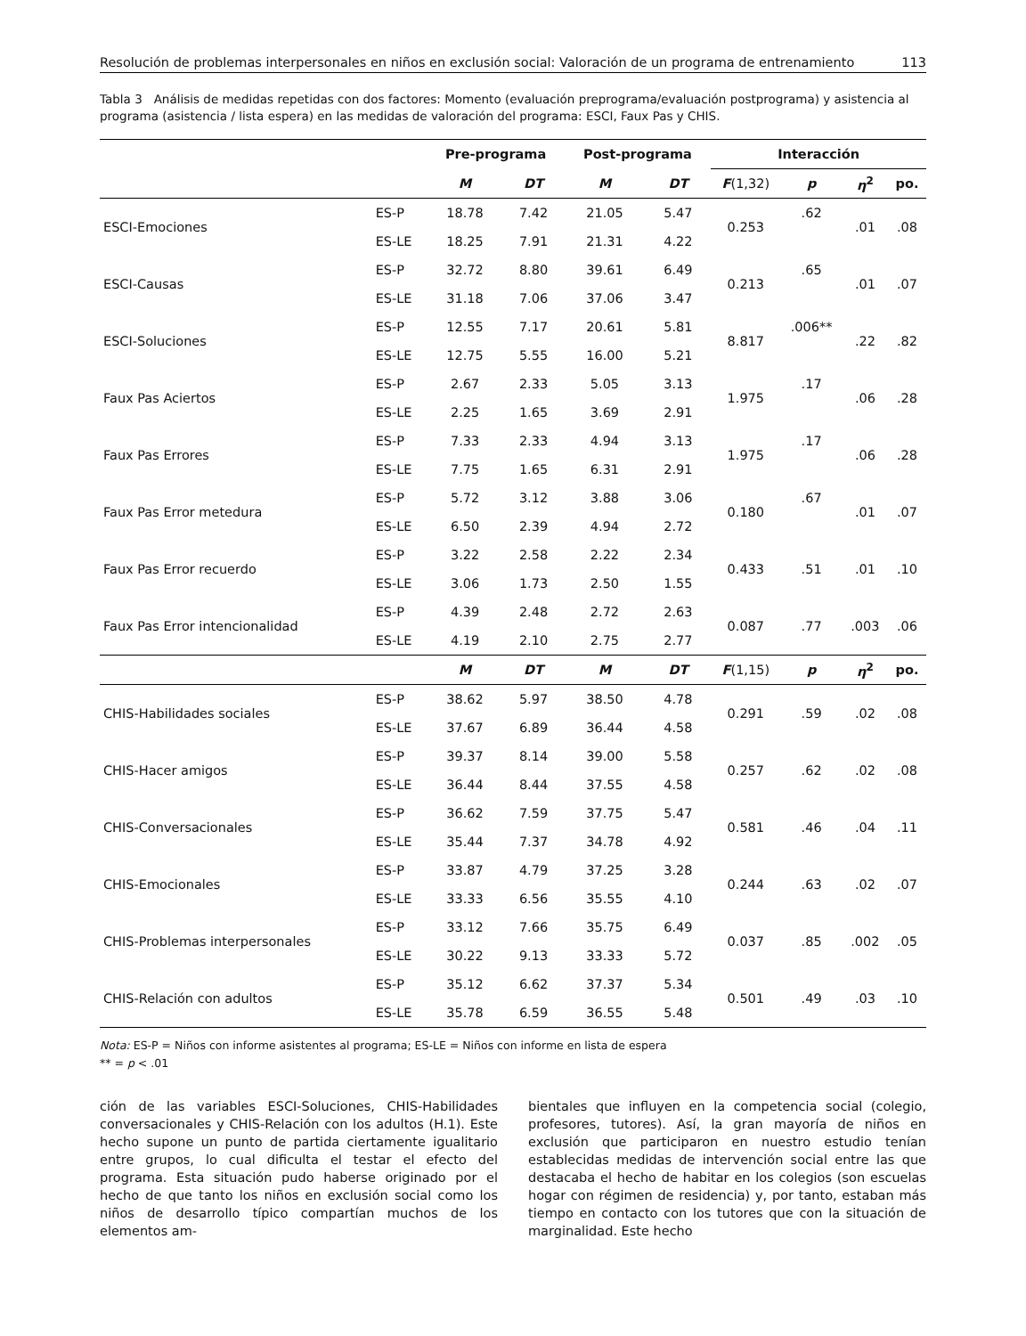Resolución de problemas interpersonales en niños en exclusión social: Valoración de un programa de entrenamiento 113
Tabla 3 Análisis de medidas repetidas con dos factores: Momento (evaluación preprograma/evaluación postprograma) y asistencia al programa (asistencia / lista espera) en las medidas de valoración del programa: ESCI, Faux Pas y CHIS.
| | | Pre-programa | | Post-programa | | Interacción | | | |
| --- | --- | --- | --- | --- | --- | --- | --- | --- | --- |
| | | M | DT | M | DT | F (1,32) | p | η<sup>2</sup> | po. |
| ESCI-Emociones | ES-P | 18.78 | 7.42 | 21.05 | 5.47 | 0.253 | .62 | .01 | .08 |
| | ES-LE | 18.25 | 7.91 | 21.31 | 4.22 | | | | |
| ESCI-Causas | ES-P | 32.72 | 8.80 | 39.61 | 6.49 | 0.213 | .65 | .01 | .07 |
| | ES-LE | 31.18 | 7.06 | 37.06 | 3.47 | | | | |
| ESCI-Soluciones | ES-P | 12.55 | 7.17 | 20.61 | 5.81 | 8.817 | .006** | .22 | .82 |
| | ES-LE | 12.75 | 5.55 | 16.00 | 5.21 | | | | |
| Faux Pas Aciertos | ES-P | 2.67 | 2.33 | 5.05 | 3.13 | 1.975 | .17 | .06 | .28 |
| | ES-LE | 2.25 | 1.65 | 3.69 | 2.91 | | | | |
| Faux Pas Errores | ES-P | 7.33 | 2.33 | 4.94 | 3.13 | 1.975 | .17 | .06 | .28 |
| | ES-LE | 7.75 | 1.65 | 6.31 | 2.91 | | | | |
| Faux Pas Error metedura | ES-P | 5.72 | 3.12 | 3.88 | 3.06 | 0.180 | .67 | .01 | .07 |
| | ES-LE | 6.50 | 2.39 | 4.94 | 2.72 | | | | |
| Faux Pas Error recuerdo | ES-P | 3.22 | 2.58 | 2.22 | 2.34 | 0.433 | .51 | .01 | .10 |
| | ES-LE | 3.06 | 1.73 | 2.50 | 1.55 | | | | |
| Faux Pas Error intencionalidad | ES-P | 4.39 | 2.48 | 2.72 | 2.63 | 0.087 | .77 | .003 | .06 |
| | ES-LE | 4.19 | 2.10 | 2.75 | 2.77 | | | | |
| | | M | DT | M | DT | F (1,15) | p | η<sup>2</sup> | po. |
| CHIS-Habilidades sociales | ES-P | 38.62 | 5.97 | 38.50 | 4.78 | 0.291 | .59 | .02 | .08 |
| | ES-LE | 37.67 | 6.89 | 36.44 | 4.58 | | | | |
| CHIS-Hacer amigos | ES-P | 39.37 | 8.14 | 39.00 | 5.58 | 0.257 | .62 | .02 | .08 |
| | ES-LE | 36.44 | 8.44 | 37.55 | 4.58 | | | | |
| CHIS-Conversacionales | ES-P | 36.62 | 7.59 | 37.75 | 5.47 | 0.581 | .46 | .04 | .11 |
| | ES-LE | 35.44 | 7.37 | 34.78 | 4.92 | | | | |
| CHIS-Emocionales | ES-P | 33.87 | 4.79 | 37.25 | 3.28 | 0.244 | .63 | .02 | .07 |
| | ES-LE | 33.33 | 6.56 | 35.55 | 4.10 | | | | |
| CHIS-Problemas interpersonales | ES-P | 33.12 | 7.66 | 35.75 | 6.49 | 0.037 | .85 | .002 | .05 |
| | ES-LE | 30.22 | 9.13 | 33.33 | 5.72 | | | | |
| CHIS-Relación con adultos | ES-P | 35.12 | 6.62 | 37.37 | 5.34 | 0.501 | .49 | .03 | .10 |
| | ES-LE | 35.78 | 6.59 | 36.55 | 5.48 | | | | |
Nota: ES-P = Niños con informe asistentes al programa; ES-LE = Niños con informe en lista de espera
** = p < .01
ción de las variables ESCI-Soluciones, CHIS-Habilidades conversacionales y CHIS-Relación con los adultos (H.1). Este hecho supone un punto de partida ciertamente igualitario entre grupos, lo cual dificulta el testar el efecto del programa. Esta situación pudo haberse originado por el hecho de que tanto los niños en exclusión social como los niños de desarrollo típico compartían muchos de los elementos am-
bientales que influyen en la competencia social (colegio, profesores, tutores). Así, la gran mayoría de niños en exclusión que participaron en nuestro estudio tenían establecidas medidas de intervención social entre las que destacaba el hecho de habitar en los colegios (son escuelas hogar con régimen de residencia) y, por tanto, estaban más tiempo en contacto con los tutores que con la situación de marginalidad. Este hecho